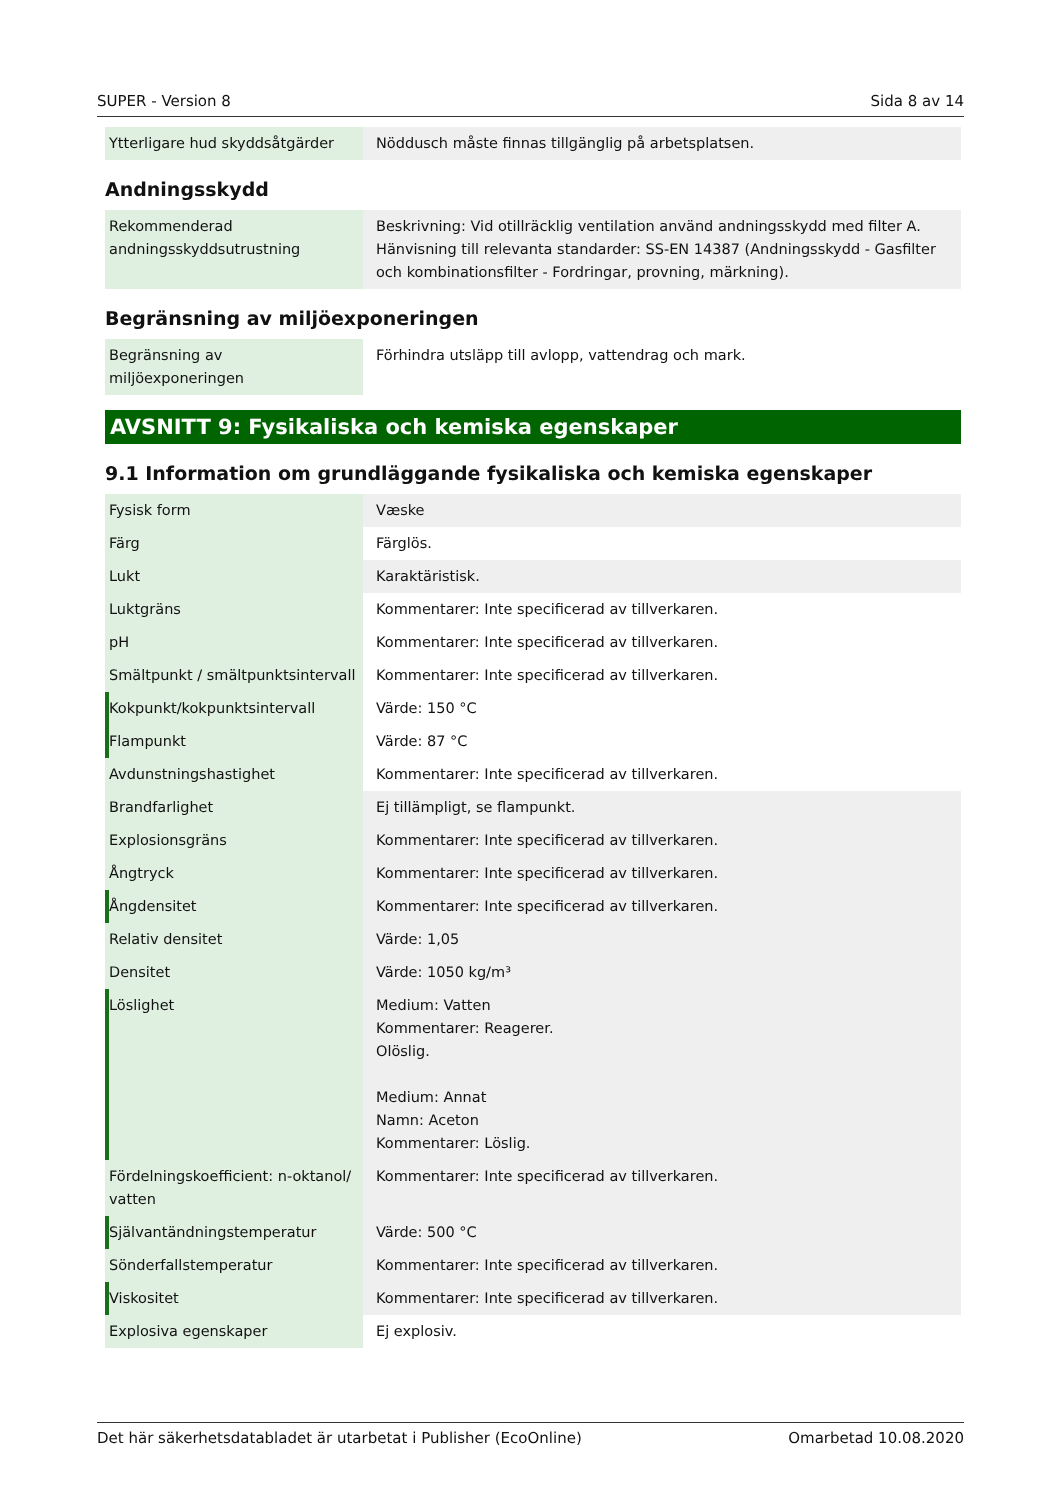SUPER - Version 8 Sida 8 av 14
| Ytterligare hud skyddsåtgärder | Nöddusch måste finnas tillgänglig på arbetsplatsen. |
Andningsskydd
| Rekommenderad andningsskyddsutrustning | Beskrivning: Vid otillräcklig ventilation använd andningsskydd med filter A. Hänvisning till relevanta standarder: SS-EN 14387 (Andningsskydd - Gasfilter och kombinationsfilter - Fordringar, provning, märkning). |
Begränsning av miljöexponeringen
| Begränsning av miljöexponeringen | Förhindra utsläpp till avlopp, vattendrag och mark. |
AVSNITT 9: Fysikaliska och kemiska egenskaper
9.1 Information om grundläggande fysikaliska och kemiska egenskaper
| Fysisk form | Væske |
| Färg | Färglös. |
| Lukt | Karaktäristisk. |
| Luktgräns | Kommentarer: Inte specificerad av tillverkaren. |
| pH | Kommentarer: Inte specificerad av tillverkaren. |
| Smältpunkt / smältpunktsintervall | Kommentarer: Inte specificerad av tillverkaren. |
| Kokpunkt/kokpunktsintervall | Värde: 150 °C |
| Flampunkt | Värde: 87 °C |
| Avdunstningshastighet | Kommentarer: Inte specificerad av tillverkaren. |
| Brandfarlighet | Ej tillämpligt, se flampunkt. |
| Explosionsgräns | Kommentarer: Inte specificerad av tillverkaren. |
| Ångtryck | Kommentarer: Inte specificerad av tillverkaren. |
| Ångdensitet | Kommentarer: Inte specificerad av tillverkaren. |
| Relativ densitet | Värde: 1,05 |
| Densitet | Värde: 1050 kg/m³ |
| Löslighet | Medium: Vatten Kommentarer: Reagerer. Olöslig. Medium: Annat Namn: Aceton Kommentarer: Löslig. |
| Fördelningskoefficient: n-oktanol/ vatten | Kommentarer: Inte specificerad av tillverkaren. |
| Självantändningstemperatur | Värde: 500 °C |
| Sönderfallstemperatur | Kommentarer: Inte specificerad av tillverkaren. |
| Viskositet | Kommentarer: Inte specificerad av tillverkaren. |
| Explosiva egenskaper | Ej explosiv. |
Det här säkerhetsdatabladet är utarbetat i Publisher (EcoOnline) Omarbetad 10.08.2020